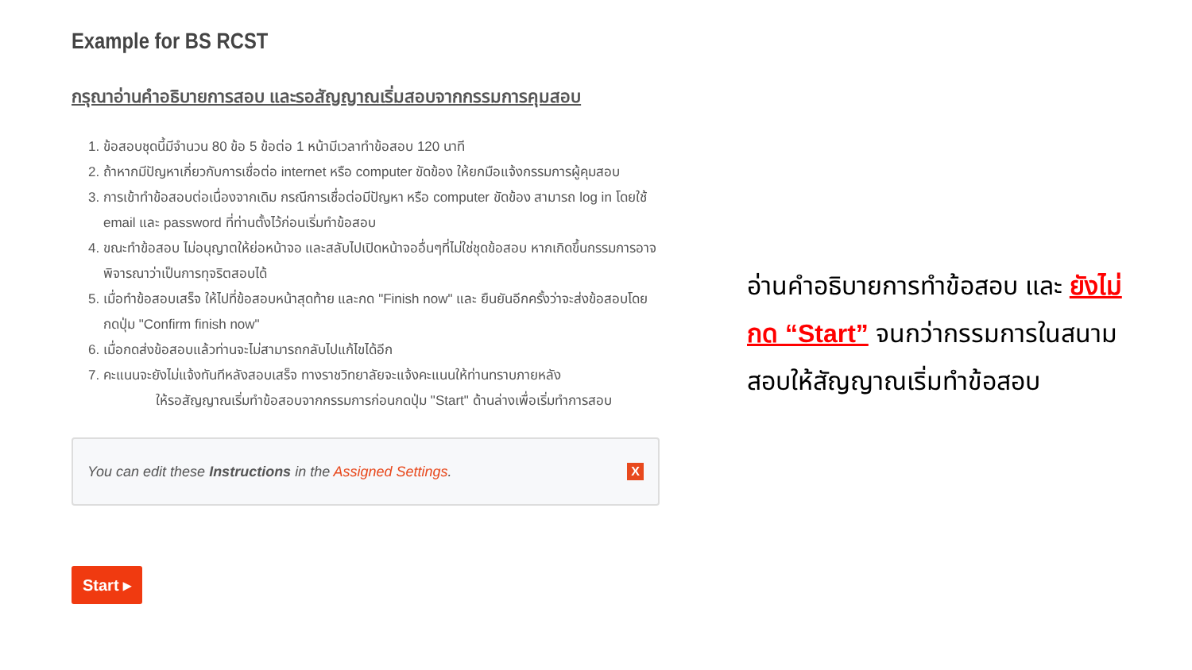Example for BS RCST
กรุณาอ่านคำอธิบายการสอบ และรอสัญญาณเริ่มสอบจากกรรมการคุมสอบ
1. ข้อสอบชุดนี้มีจำนวน 80 ข้อ 5 ข้อต่อ 1 หน้ามีเวลาทำข้อสอบ 120 นาที
2. ถ้าหากมีปัญหาเกี่ยวกับการเชื่อต่อ internet หรือ computer ขัดข้อง ให้ยกมือแจ้งกรรมการผู้คุมสอบ
3. การเข้าทำข้อสอบต่อเนื่องจากเดิม กรณีการเชื่อต่อมีปัญหา หรือ computer ขัดข้อง สามารถ log in โดยใช้ email และ password ที่ท่านตั้งไว้ก่อนเริ่มทำข้อสอบ
4. ขณะทำข้อสอบ ไม่อนุญาตให้ย่อหน้าจอ และสลับไปเปิดหน้าจออื่นๆที่ไม่ใช่ชุดข้อสอบ หากเกิดขึ้นกรรมการอาจพิจารณาว่าเป็นการทุจริตสอบได้
5. เมื่อทำข้อสอบเสร็จ ให้ไปที่ข้อสอบหน้าสุดท้าย และกด "Finish now" และ ยืนยันอีกครั้งว่าจะส่งข้อสอบโดยกดปุ่ม "Confirm finish now"
6. เมื่อกดส่งข้อสอบแล้วท่านจะไม่สามารถกลับไปแก้ไขได้อีก
7. คะแนนจะยังไม่แจ้งทันทีหลังสอบเสร็จ ทางราชวิทยาลัยจะแจ้งคะแนนให้ท่านทราบภายหลัง
ให้รอสัญญาณเริ่มทำข้อสอบจากกรรมการก่อนกดปุ่ม "Start" ด้านล่างเพื่อเริ่มทำการสอบ
You can edit these Instructions in the Assigned Settings. X
Start ▸
อ่านคำอธิบายการทำข้อสอบ และ ยังไม่กด “Start” จนกว่ากรรมการในสนามสอบให้สัญญาณเริ่มทำข้อสอบ